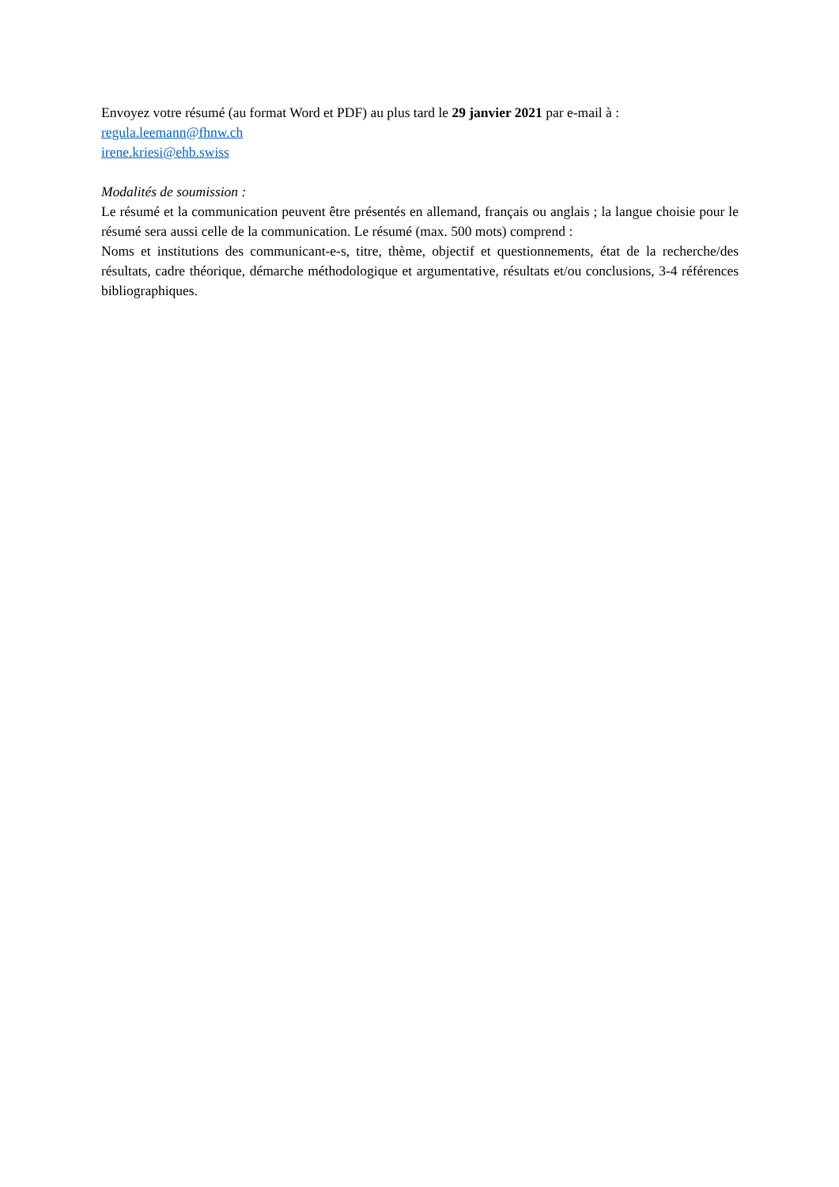Envoyez votre résumé (au format Word et PDF) au plus tard le 29 janvier 2021 par e-mail à :
regula.leemann@fhnw.ch
irene.kriesi@ehb.swiss
Modalités de soumission :
Le résumé et la communication peuvent être présentés en allemand, français ou anglais ; la langue choisie pour le résumé sera aussi celle de la communication. Le résumé (max. 500 mots) comprend :
Noms et institutions des communicant-e-s, titre, thème, objectif et questionnements, état de la recherche/des résultats, cadre théorique, démarche méthodologique et argumentative, résultats et/ou conclusions, 3-4 références bibliographiques.